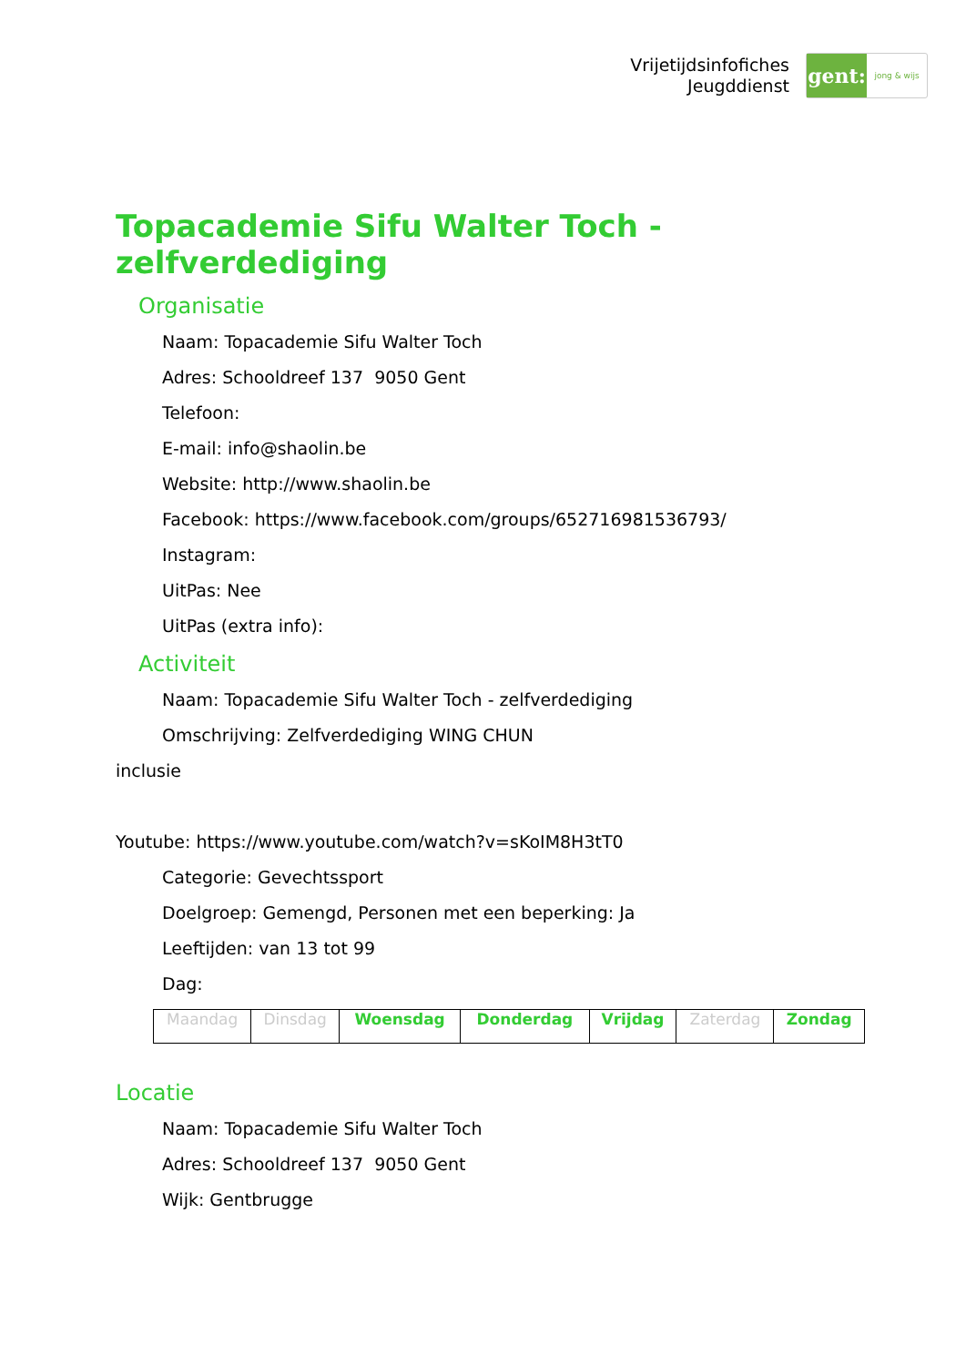Vrijetijdsinfofiches
Jeugddienst
gent:
jong & wijs
Topacademie Sifu Walter Toch -
zelfverdediging
Organisatie
Naam: Topacademie Sifu Walter Toch
Adres: Schooldreef 137 9050 Gent
Telefoon:
E-mail: info@shaolin.be
Website: http://www.shaolin.be
Facebook: https://www.facebook.com/groups/652716981536793/
Instagram:
UitPas: Nee
UitPas (extra info):
Activiteit
Naam: Topacademie Sifu Walter Toch - zelfverdediging
Omschrijving: Zelfverdediging WING CHUN
inclusie
Youtube: https://www.youtube.com/watch?v=sKoIM8H3tT0
Categorie: Gevechtssport
Doelgroep: Gemengd, Personen met een beperking: Ja
Leeftijden: van 13 tot 99
Dag:
| Maandag | Dinsdag | Woensdag | Donderdag | Vrijdag | Zaterdag | Zondag |
Locatie
Naam: Topacademie Sifu Walter Toch
Adres: Schooldreef 137 9050 Gent
Wijk: Gentbrugge